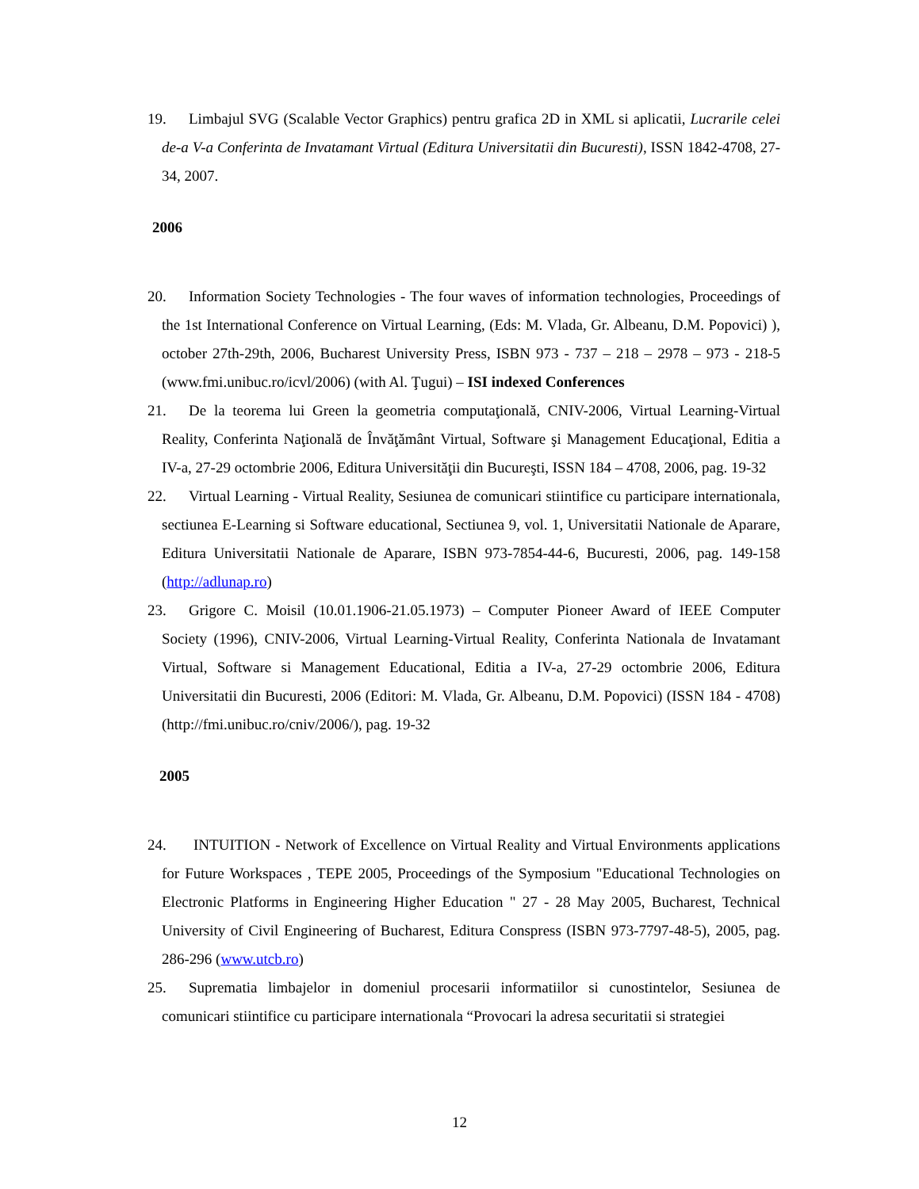19. Limbajul SVG (Scalable Vector Graphics) pentru grafica 2D in XML si aplicatii, Lucrarile celei de-a V-a Conferinta de Invatamant Virtual (Editura Universitatii din Bucuresti), ISSN 1842-4708, 27-34, 2007.
2006
20. Information Society Technologies - The four waves of information technologies, Proceedings of the 1st International Conference on Virtual Learning, (Eds: M. Vlada, Gr. Albeanu, D.M. Popovici) ), october 27th-29th, 2006, Bucharest University Press, ISBN 973 - 737 – 218 – 2978 – 973 - 218-5 (www.fmi.unibuc.ro/icvl/2006) (with Al. Ţugui) – ISI indexed Conferences
21. De la teorema lui Green la geometria computaţională, CNIV-2006, Virtual Learning-Virtual Reality, Conferinta Naţională de Învăţământ Virtual, Software şi Management Educaţional, Editia a IV-a, 27-29 octombrie 2006, Editura Universităţii din Bucureşti, ISSN 184 – 4708, 2006, pag. 19-32
22. Virtual Learning - Virtual Reality, Sesiunea de comunicari stiintifice cu participare internationala, sectiunea E-Learning si Software educational, Sectiunea 9, vol. 1, Universitatii Nationale de Aparare, Editura Universitatii Nationale de Aparare, ISBN 973-7854-44-6, Bucuresti, 2006, pag. 149-158 (http://adlunap.ro)
23. Grigore C. Moisil (10.01.1906-21.05.1973) – Computer Pioneer Award of IEEE Computer Society (1996), CNIV-2006, Virtual Learning-Virtual Reality, Conferinta Nationala de Invatamant Virtual, Software si Management Educational, Editia a IV-a, 27-29 octombrie 2006, Editura Universitatii din Bucuresti, 2006 (Editori: M. Vlada, Gr. Albeanu, D.M. Popovici) (ISSN 184 - 4708) (http://fmi.unibuc.ro/cniv/2006/), pag. 19-32
2005
24. INTUITION - Network of Excellence on Virtual Reality and Virtual Environments applications for Future Workspaces , TEPE 2005, Proceedings of the Symposium "Educational Technologies on Electronic Platforms in Engineering Higher Education " 27 - 28 May 2005, Bucharest, Technical University of Civil Engineering of Bucharest, Editura Conspress (ISBN 973-7797-48-5), 2005, pag. 286-296 (www.utcb.ro)
25. Suprematia limbajelor in domeniul procesarii informatiilor si cunostintelor, Sesiunea de comunicari stiintifice cu participare internationala “Provocari la adresa securitatii si strategiei
12